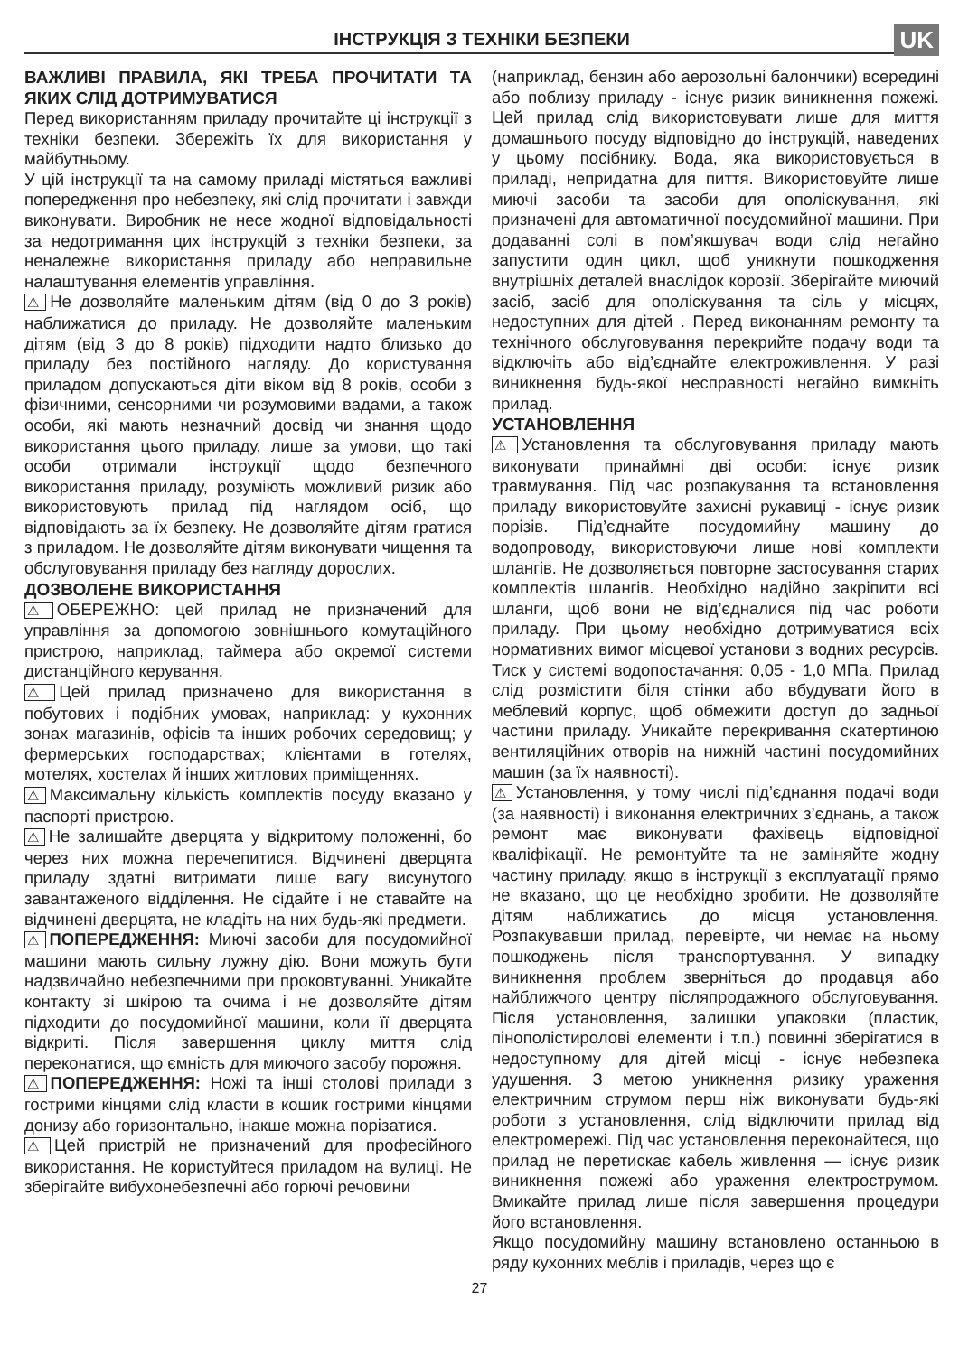ІНСТРУКЦІЯ З ТЕХНІКИ БЕЗПЕКИ
UK
ВАЖЛИВІ ПРАВИЛА, ЯКІ ТРЕБА ПРОЧИТАТИ ТА ЯКИХ СЛІД ДОТРИМУВАТИСЯ
Перед використанням приладу прочитайте ці інструкції з техніки безпеки. Збережіть їх для використання у майбутньому.
У цій інструкції та на самому приладі містяться важливі попередження про небезпеку, які слід прочитати і завжди виконувати. Виробник не несе жодної відповідальності за недотримання цих інструкцій з техніки безпеки, за неналежне використання приладу або неправильне налаштування елементів управління.
⚠ Не дозволяйте маленьким дітям (від 0 до 3 років) наближатися до приладу. Не дозволяйте маленьким дітям (від 3 до 8 років) підходити надто близько до приладу без постійного нагляду. До користування приладом допускаються діти віком від 8 років, особи з фізичними, сенсорними чи розумовими вадами, а також особи, які мають незначний досвід чи знання щодо використання цього приладу, лише за умови, що такі особи отримали інструкції щодо безпечного використання приладу, розуміють можливий ризик або використовують прилад під наглядом осіб, що відповідають за їх безпеку. Не дозволяйте дітям гратися з приладом. Не дозволяйте дітям виконувати чищення та обслуговування приладу без нагляду дорослих.
ДОЗВОЛЕНЕ ВИКОРИСТАННЯ
⚠ ОБЕРЕЖНО: цей прилад не призначений для управління за допомогою зовнішнього комутаційного пристрою, наприклад, таймера або окремої системи дистанційного керування.
⚠ Цей прилад призначено для використання в побутових і подібних умовах, наприклад: у кухонних зонах магазинів, офісів та інших робочих середовищ; у фермерських господарствах; клієнтами в готелях, мотелях, хостелах й інших житлових приміщеннях.
⚠ Максимальну кількість комплектів посуду вказано у паспорті пристрою.
⚠ Не залишайте дверцята у відкритому положенні, бо через них можна перечепитися. Відчинені дверцята приладу здатні витримати лише вагу висунутого завантаженого відділення. Не сідайте і не ставайте на відчинені дверцята, не кладіть на них будь-які предмети.
⚠ ПОПЕРЕДЖЕННЯ: Миючі засоби для посудомийної машини мають сильну лужну дію. Вони можуть бути надзвичайно небезпечними при проковтуванні. Уникайте контакту зі шкірою та очима і не дозволяйте дітям підходити до посудомийної машини, коли її дверцята відкриті. Після завершення циклу миття слід переконатися, що ємність для миючого засобу порожня.
⚠ ПОПЕРЕДЖЕННЯ: Ножі та інші столові прилади з гострими кінцями слід класти в кошик гострими кінцями донизу або горизонтально, інакше можна порізатися.
⚠ Цей пристрій не призначений для професійного використання. Не користуйтеся приладом на вулиці. Не зберігайте вибухонебезпечні або горючі речовини
(наприклад, бензин або аерозольні балончики) всередині або поблизу приладу - існує ризик виникнення пожежі. Цей прилад слід використовувати лише для миття домашнього посуду відповідно до інструкцій, наведених у цьому посібнику. Вода, яка використовується в приладі, непридатна для пиття. Використовуйте лише миючі засоби та засоби для ополіскування, які призначені для автоматичної посудомийної машини. При додаванні солі в пом’якшувач води слід негайно запустити один цикл, щоб уникнути пошкодження внутрішніх деталей внаслідок корозії. Зберігайте миючий засіб, засіб для ополіскування та сіль у місцях, недоступних для дітей . Перед виконанням ремонту та технічного обслуговування перекрийте подачу води та відключіть або від’єднайте електроживлення. У разі виникнення будь-якої несправності негайно вимкніть прилад.
УСТАНОВЛЕННЯ
⚠ Установлення та обслуговування приладу мають виконувати принаймні дві особи: існує ризик травмування. Під час розпакування та встановлення приладу використовуйте захисні рукавиці - існує ризик порізів. Під’єднайте посудомийну машину до водопроводу, використовуючи лише нові комплекти шлангів. Не дозволяється повторне застосування старих комплектів шлангів. Необхідно надійно закріпити всі шланги, щоб вони не від’єдналися під час роботи приладу. При цьому необхідно дотримуватися всіх нормативних вимог місцевої установи з водних ресурсів. Тиск у системі водопостачання: 0,05 - 1,0 МПа. Прилад слід розмістити біля стінки або вбудувати його в меблевий корпус, щоб обмежити доступ до задньої частини приладу. Уникайте перекривання скатертиною вентиляційних отворів на нижній частині посудомийних машин (за їх наявності).
⚠ Установлення, у тому числі під’єднання подачі води (за наявності) і виконання електричних з’єднань, а також ремонт має виконувати фахівець відповідної кваліфікації. Не ремонтуйте та не заміняйте жодну частину приладу, якщо в інструкції з експлуатації прямо не вказано, що це необхідно зробити. Не дозволяйте дітям наближатись до місця установлення. Розпакувавши прилад, перевірте, чи немає на ньому пошкоджень після транспортування. У випадку виникнення проблем зверніться до продавця або найближчого центру післяпродажного обслуговування. Після установлення, залишки упаковки (пластик, пінополістиролові елементи і т.п.) повинні зберігатися в недоступному для дітей місці - існує небезпека удушення. З метою уникнення ризику ураження електричним струмом перш ніж виконувати будь-які роботи з установлення, слід відключити прилад від електромережі. Під час установлення переконайтеся, що прилад не перетискає кабель живлення — існує ризик виникнення пожежі або ураження електрострумом. Вмикайте прилад лише після завершення процедури його встановлення.
Якщо посудомийну машину встановлено останньою в ряду кухонних меблів і приладів, через що є
27